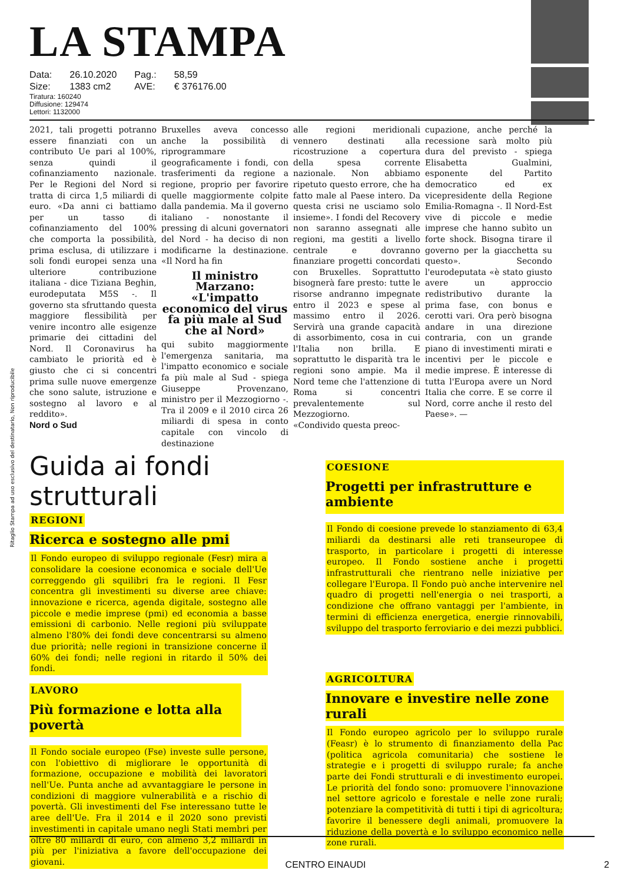Ritaglio Stampa ad uso esclusivo del destinatario, Non riproducibile
LA STAMPA
| Data: | 26.10.2020 | Pag.: | 58,59 |
| Size: | 1383 cm2 | AVE: | € 376176.00 |
Tiratura: 160240
Diffusione: 129474
Lettori: 1132000
2021, tali progetti potranno essere finanziati con un contributo Ue pari al 100%, senza quindi il cofinanziamento nazionale. Per le Regioni del Nord si tratta di circa 1,5 miliardi di euro. «Da anni ci battiamo per un tasso di cofinanziamento del 100% che comporta la possibilità, prima esclusa, di utilizzare i soli fondi europei senza una ulteriore contribuzione italiana - dice Tiziana Beghin, eurodeputata M5S -. Il governo sta sfruttando questa maggiore flessibilità per venire incontro alle esigenze primarie dei cittadini del Nord. Il Coronavirus ha cambiato le priorità ed è giusto che ci si concentri prima sulle nuove emergenze che sono salute, istruzione e sostegno al lavoro e al reddito».
Nord o Sud
Bruxelles aveva concesso anche la possibilità di riprogrammare geograficamente i fondi, con trasferimenti da regione a regione, proprio per favorire quelle maggiormente colpite dalla pandemia. Ma il governo italiano - nonostante il pressing di alcuni governatori del Nord - ha deciso di non modificarne la destinazione. «Il Nord ha fin
Il ministro Marzano: «L'impatto economico del virus fa più male al Sud che al Nord»
qui subito maggiormente l'emergenza sanitaria, ma l'impatto economico e sociale fa più male al Sud - spiega Giuseppe Provenzano, ministro per il Mezzogiorno -. Tra il 2009 e il 2010 circa 26 miliardi di spesa in conto capitale con vincolo di destinazione
alle regioni meridionali vennero destinati alla ricostruzione a copertura della spesa corrente nazionale. Non abbiamo ripetuto questo errore, che ha fatto male al Paese intero. Da questa crisi ne usciamo solo insieme». I fondi del Recovery non saranno assegnati alle regioni, ma gestiti a livello centrale e dovranno finanziare progetti concordati con Bruxelles. Soprattutto bisognerà fare presto: tutte le risorse andranno impegnate entro il 2023 e spese al massimo entro il 2026. Servirà una grande capacità di assorbimento, cosa in cui l'Italia non brilla. E soprattutto le disparità tra le regioni sono ampie. Ma il Nord teme che l'attenzione di Roma si concentri prevalentemente sul Mezzogiorno.
«Condivido questa preoc-
cupazione, anche perché la recessione sarà molto più dura del previsto - spiega Elisabetta Gualmini, esponente del Partito democratico ed ex vicepresidente della Regione Emilia-Romagna -. Il Nord-Est vive di piccole e medie imprese che hanno subìto un forte shock. Bisogna tirare il governo per la giacchetta su questo». Secondo l'eurodeputata «è stato giusto avere un approccio redistributivo durante la prima fase, con bonus e cerotti vari. Ora però bisogna andare in una direzione contraria, con un grande piano di investimenti mirati e incentivi per le piccole e medie imprese. È interesse di tutta l'Europa avere un Nord Italia che corre. E se corre il Nord, corre anche il resto del Paese». —
Guida ai fondi strutturali
REGIONI
Ricerca e sostegno alle pmi
Il Fondo europeo di sviluppo regionale (Fesr) mira a consolidare la coesione economica e sociale dell'Ue correggendo gli squilibri fra le regioni. Il Fesr concentra gli investimenti su diverse aree chiave: innovazione e ricerca, agenda digitale, sostegno alle piccole e medie imprese (pmi) ed economia a basse emissioni di carbonio. Nelle regioni più sviluppate almeno l'80% dei fondi deve concentrarsi su almeno due priorità; nelle regioni in transizione concerne il 60% dei fondi; nelle regioni in ritardo il 50% dei fondi.
LAVORO
Più formazione e lotta alla povertà
Il Fondo sociale europeo (Fse) investe sulle persone, con l'obiettivo di migliorare le opportunità di formazione, occupazione e mobilità dei lavoratori nell'Ue. Punta anche ad avvantaggiare le persone in condizioni di maggiore vulnerabilità e a rischio di povertà. Gli investimenti del Fse interessano tutte le aree dell'Ue. Fra il 2014 e il 2020 sono previsti investimenti in capitale umano negli Stati membri per oltre 80 miliardi di euro, con almeno 3,2 miliardi in più per l'iniziativa a favore dell'occupazione dei giovani.
COESIONE
Progetti per infrastrutture e ambiente
Il Fondo di coesione prevede lo stanziamento di 63,4 miliardi da destinarsi alle reti transeuropee di trasporto, in particolare i progetti di interesse europeo. Il Fondo sostiene anche i progetti infrastrutturali che rientrano nelle iniziative per collegare l'Europa. Il Fondo può anche intervenire nel quadro di progetti nell'energia o nei trasporti, a condizione che offrano vantaggi per l'ambiente, in termini di efficienza energetica, energie rinnovabili, sviluppo del trasporto ferroviario e dei mezzi pubblici.
AGRICOLTURA
Innovare e investire nelle zone rurali
Il Fondo europeo agricolo per lo sviluppo rurale (Feasr) è lo strumento di finanziamento della Pac (politica agricola comunitaria) che sostiene le strategie e i progetti di sviluppo rurale; fa anche parte dei Fondi strutturali e di investimento europei. Le priorità del fondo sono: promuovere l'innovazione nel settore agricolo e forestale e nelle zone rurali; potenziare la competitività di tutti i tipi di agricoltura; favorire il benessere degli animali, promuovere la riduzione della povertà e lo sviluppo economico nelle zone rurali.
CENTRO EINAUDI 2